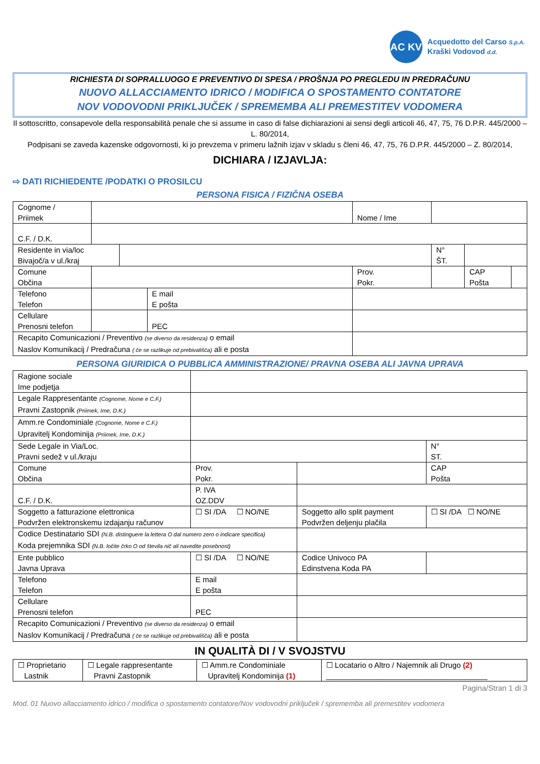AC KV
Acquedotto del Carso S.p.A.
Kraški Vodovod d.d.
RICHIESTA DI SOPRALLUOGO E PREVENTIVO DI SPESA / PROŠNJA PO PREGLEDU IN PREDRAČUNU
NUOVO ALLACCIAMENTO IDRICO / MODIFICA O SPOSTAMENTO CONTATORE
NOV VODOVODNI PRIKLJUČEK / SPREMEMBA ALI PREMESTITEV VODOMERA
Il sottoscritto, consapevole della responsabilità penale che si assume in caso di false dichiarazioni ai sensi degli articoli 46, 47, 75, 76 D.P.R. 445/2000 – L. 80/2014,
Podpisani se zaveda kazenske odgovornosti, ki jo prevzema v primeru lažnih izjav v skladu s členi 46, 47, 75, 76 D.P.R. 445/2000 – Z. 80/2014,
DICHIARA / IZJAVLJA:
⇨ DATI RICHIEDENTE /PODATKI O PROSILCU
PERSONA FISICA / FIZIČNA OSEBA
| Cognome / Priimek | | | | Nome / Ime | | | |
| C.F. / D.K. | | | | | | | |
| Residente in via/loc Bivajoč/a v ul./kraj | | | | | N° ŠT. | | |
| Comune Občina | | | | Prov. Pokr. | | CAP Pošta | |
| Telefono Telefon | | | E mail E pošta | | | | |
| Cellulare Prenosni telefon | | | PEC | | | | |
| Recapito Comunicazioni / Preventivo (se diverso da residenza) o email Naslov Komunikacij / Predračuna ( če se razlikuje od prebivališča) ali e posta | | | | | | | |
PERSONA GIURIDICA O PUBBLICA AMMINISTRAZIONE/ PRAVNA OSEBA ALI JAVNA UPRAVA
| Ragione sociale Ime podjetja | | | |
| Legale Rappresentante (Cognome, Nome e C.F.) Pravni Zastopnik (Priimek, Ime, D.K.) | | | |
| Amm.re Condominiale (Cognome, Nome e C.F.) Upravitelj Kondominija (Priimek, Ime, D.K.) | | | |
| Sede Legale in Via/Loc. Pravni sedež v ul./kraju | | | N° ST. |
| Comune Občina | Prov. Pokr. | | CAP Pošta |
| C.F. / D.K. | P. IVA OZ.DDV | | |
| Soggetto a fatturazione elettronica Podvržen elektronskemu izdajanju računov | ☐ SI /DA ☐ NO/NE | Soggetto allo split payment Podvržen deljenju plačila | ☐ SI /DA ☐ NO/NE |
| Codice Destinatario SDI (N.B. distinguere la lettera O dal numero zero o indicare specifica) Koda prejemnika SDI (N.B. ločite črko O od števila nič ali navedite posebnost) | | | |
| Ente pubblico Javna Uprava | ☐ SI /DA ☐ NO/NE | Codice Univoco PA Edinstvena Koda PA | |
| Telefono Telefon | E mail E pošta | | |
| Cellulare Prenosni telefon | PEC | | |
| Recapito Comunicazioni / Preventivo (se diverso da residenza) o email Naslov Komunikacij / Predračuna ( če se razlikuje od prebivališča) ali e posta | | | |
IN QUALITÀ DI / V SVOJSTVU
| ☐ Proprietario Lastnik | ☐ Legale rappresentante Pravni Zastopnik | ☐ Amm.re Condominiale Upravitelj Kondominija (1) | ☐ Locatario o Altro / Najemnik ali Drugo (2) ______________________________________ |
Pagina/Stran 1 di 3
Mod. 01 Nuovo allacciamento idrico / modifica o spostamento contatore/Nov vodovodni priključek / sprememba ali premestitev vodomera